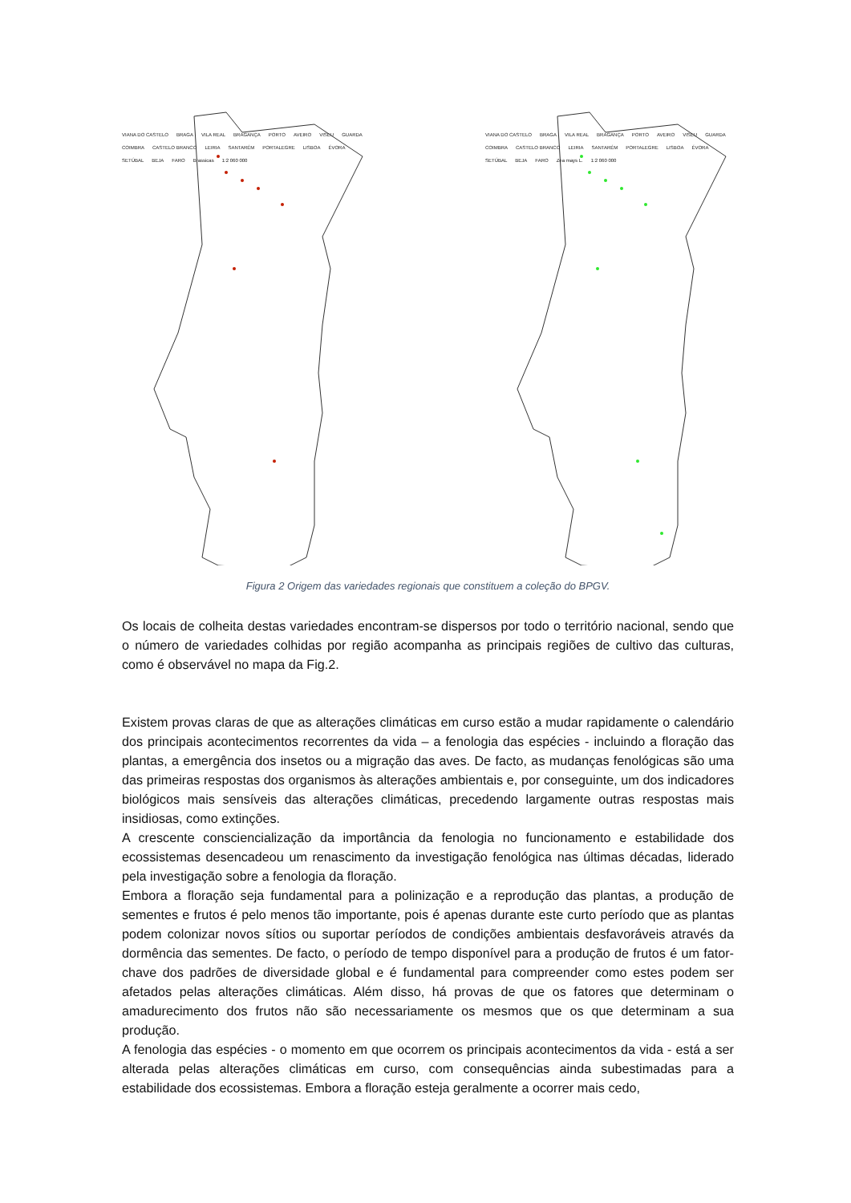VIANA DO CASTELO BRAGA VILA REAL BRAGANÇA PORTO AVEIRO VISEU GUARDA COIMBRA CASTELO BRANCO LEIRIA SANTARÉM PORTALEGRE LISBOA ÉVORA SETÚBAL BEJA FARO Brassicas 1:2 060 000
VIANA DO CASTELO BRAGA VILA REAL BRAGANÇA PORTO AVEIRO VISEU GUARDA COIMBRA CASTELO BRANCO LEIRIA SANTARÉM PORTALEGRE LISBOA ÉVORA SETÚBAL BEJA FARO Zea mays L. 1:2 060 000
Figura 2 Origem das variedades regionais que constituem a coleção do BPGV.
Os locais de colheita destas variedades encontram-se dispersos por todo o território nacional, sendo que o número de variedades colhidas por região acompanha as principais regiões de cultivo das culturas, como é observável no mapa da Fig.2.
Existem provas claras de que as alterações climáticas em curso estão a mudar rapidamente o calendário dos principais acontecimentos recorrentes da vida – a fenologia das espécies - incluindo a floração das plantas, a emergência dos insetos ou a migração das aves. De facto, as mudanças fenológicas são uma das primeiras respostas dos organismos às alterações ambientais e, por conseguinte, um dos indicadores biológicos mais sensíveis das alterações climáticas, precedendo largamente outras respostas mais insidiosas, como extinções.
A crescente consciencialização da importância da fenologia no funcionamento e estabilidade dos ecossistemas desencadeou um renascimento da investigação fenológica nas últimas décadas, liderado pela investigação sobre a fenologia da floração.
Embora a floração seja fundamental para a polinização e a reprodução das plantas, a produção de sementes e frutos é pelo menos tão importante, pois é apenas durante este curto período que as plantas podem colonizar novos sítios ou suportar períodos de condições ambientais desfavoráveis através da dormência das sementes. De facto, o período de tempo disponível para a produção de frutos é um fator-chave dos padrões de diversidade global e é fundamental para compreender como estes podem ser afetados pelas alterações climáticas. Além disso, há provas de que os fatores que determinam o amadurecimento dos frutos não são necessariamente os mesmos que os que determinam a sua produção.
A fenologia das espécies - o momento em que ocorrem os principais acontecimentos da vida - está a ser alterada pelas alterações climáticas em curso, com consequências ainda subestimadas para a estabilidade dos ecossistemas. Embora a floração esteja geralmente a ocorrer mais cedo,